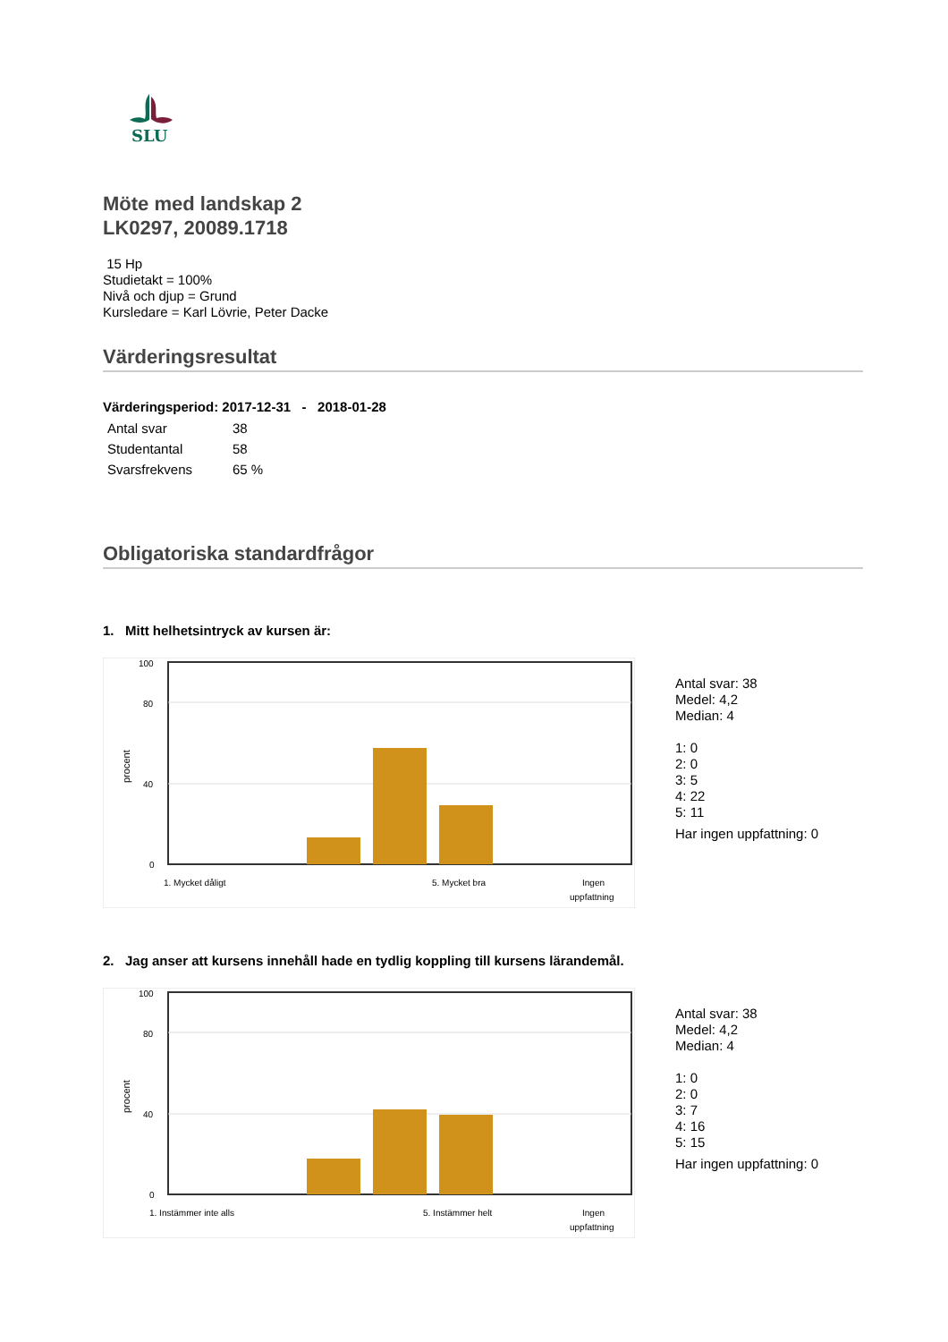SLU
Möte med landskap 2
LK0297, 20089.1718
15 Hp
Studietakt = 100%
Nivå och djup = Grund
Kursledare = Karl Lövrie, Peter Dacke
Värderingsresultat
Värderingsperiod: 2017-12-31 - 2018-01-28
| Antal svar | 38 |
| Studentantal | 58 |
| Svarsfrekvens | 65 % |
Obligatoriska standardfrågor
1. Mitt helhetsintryck av kursen är:
100
80
40
0
procent
1. Mycket dåligt
5. Mycket bra
Ingen
uppfattning
Antal svar: 38
Medel: 4,2
Median: 4
1: 0
2: 0
3: 5
4: 22
5: 11
Har ingen uppfattning: 0
2. Jag anser att kursens innehåll hade en tydlig koppling till kursens lärandemål.
100
80
40
0
procent
1. Instämmer inte alls
5. Instämmer helt
Ingen
uppfattning
Antal svar: 38
Medel: 4,2
Median: 4
1: 0
2: 0
3: 7
4: 16
5: 15
Har ingen uppfattning: 0